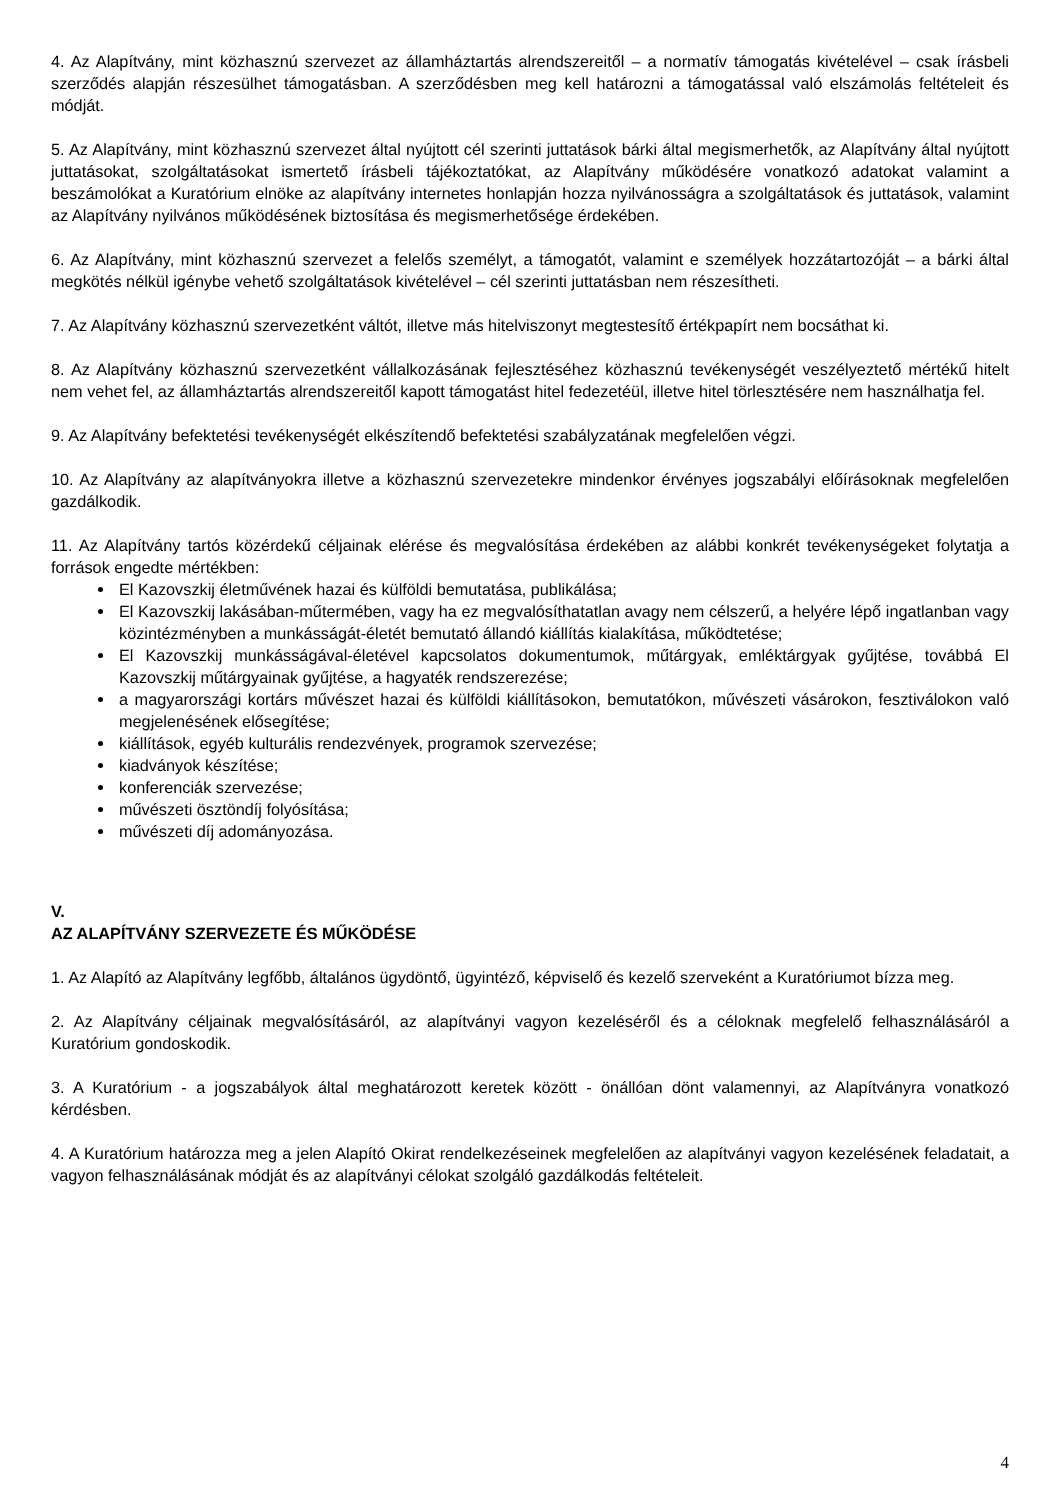4. Az Alapítvány, mint közhasznú szervezet az államháztartás alrendszereitől – a normatív támogatás kivételével – csak írásbeli szerződés alapján részesülhet támogatásban. A szerződésben meg kell határozni a támogatással való elszámolás feltételeit és módját.
5. Az Alapítvány, mint közhasznú szervezet által nyújtott cél szerinti juttatások bárki által megismerhetők, az Alapítvány által nyújtott juttatásokat, szolgáltatásokat ismertető írásbeli tájékoztatókat, az Alapítvány működésére vonatkozó adatokat valamint a beszámolókat a Kuratórium elnöke az alapítvány internetes honlapján hozza nyilvánosságra a szolgáltatások és juttatások, valamint az Alapítvány nyilvános működésének biztosítása és megismerhetősége érdekében.
6. Az Alapítvány, mint közhasznú szervezet a felelős személyt, a támogatót, valamint e személyek hozzátartozóját – a bárki által megkötés nélkül igénybe vehető szolgáltatások kivételével – cél szerinti juttatásban nem részesítheti.
7. Az Alapítvány közhasznú szervezetként váltót, illetve más hitelviszonyt megtestesítő értékpapírt nem bocsáthat ki.
8. Az Alapítvány közhasznú szervezetként vállalkozásának fejlesztéséhez közhasznú tevékenységét veszélyeztető mértékű hitelt nem vehet fel, az államháztartás alrendszereitől kapott támogatást hitel fedezetéül, illetve hitel törlesztésére nem használhatja fel.
9. Az Alapítvány befektetési tevékenységét elkészítendő befektetési szabályzatának megfelelően végzi.
10. Az Alapítvány az alapítványokra illetve a közhasznú szervezetekre mindenkor érvényes jogszabályi előírásoknak megfelelően gazdálkodik.
11. Az Alapítvány tartós közérdekű céljainak elérése és megvalósítása érdekében az alábbi konkrét tevékenységeket folytatja a források engedte mértékben:
El Kazovszkij életművének hazai és külföldi bemutatása, publikálása;
El Kazovszkij lakásában-műtermében, vagy ha ez megvalósíthatatlan avagy nem célszerű, a helyére lépő ingatlanban vagy közintézményben a munkásságát-életét bemutató állandó kiállítás kialakítása, működtetése;
El Kazovszkij munkásságával-életével kapcsolatos dokumentumok, műtárgyak, emléktárgyak gyűjtése, továbbá El Kazovszkij műtárgyainak gyűjtése, a hagyaték rendszerezése;
a magyarországi kortárs művészet hazai és külföldi kiállításokon, bemutatókon, művészeti vásárokon, fesztiválokon való megjelenésének elősegítése;
kiállítások, egyéb kulturális rendezvények, programok szervezése;
kiadványok készítése;
konferenciák szervezése;
művészeti ösztöndíj folyósítása;
művészeti díj adományozása.
V.
AZ ALAPÍTVÁNY SZERVEZETE ÉS MŰKÖDÉSE
1. Az Alapító az Alapítvány legfőbb, általános ügydöntő, ügyintéző, képviselő és kezelő szerveként a Kuratóriumot bízza meg.
2. Az Alapítvány céljainak megvalósításáról, az alapítványi vagyon kezeléséről és a céloknak megfelelő felhasználásáról a Kuratórium gondoskodik.
3. A Kuratórium - a jogszabályok által meghatározott keretek között - önállóan dönt valamennyi, az Alapítványra vonatkozó kérdésben.
4. A Kuratórium határozza meg a jelen Alapító Okirat rendelkezéseinek megfelelően az alapítványi vagyon kezelésének feladatait, a vagyon felhasználásának módját és az alapítványi célokat szolgáló gazdálkodás feltételeit.
4